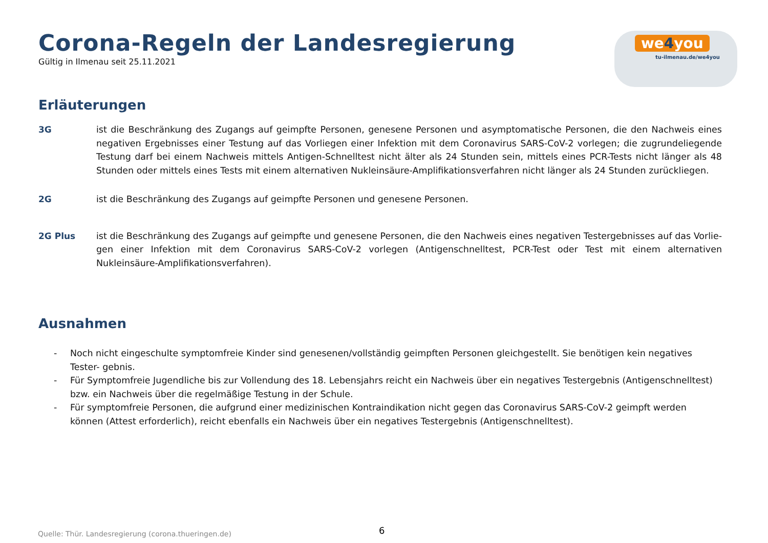we4you
tu-ilmenau.de/we4you
Corona-Regeln der Landesregierung
Gültig in Ilmenau seit 25.11.2021
Erläuterungen
3G ist die Beschränkung des Zugangs auf geimpfte Personen, genesene Personen und asymptomatische Personen, die den Nachweis eines negativen Ergebnisses einer Testung auf das Vorliegen einer Infektion mit dem Coronavirus SARS-CoV-2 vorlegen; die zugrundeliegende Testung darf bei einem Nachweis mittels Antigen-Schnelltest nicht älter als 24 Stunden sein, mittels eines PCR-Tests nicht länger als 48 Stunden oder mittels eines Tests mit einem alternativen Nukleinsäure-Amplifikationsverfahren nicht länger als 24 Stunden zurückliegen.
2G ist die Beschränkung des Zugangs auf geimpfte Personen und genesene Personen.
2G Plus ist die Beschränkung des Zugangs auf geimpfte und genesene Personen, die den Nachweis eines negativen Testergebnisses auf das Vorlie-gen einer Infektion mit dem Coronavirus SARS-CoV-2 vorlegen (Antigenschnelltest, PCR-Test oder Test mit einem alternativen Nukleinsäure-Amplifikationsverfahren).
Ausnahmen
- Noch nicht eingeschulte symptomfreie Kinder sind genesenen/vollständig geimpften Personen gleichgestellt. Sie benötigen kein negatives Tester- gebnis.
- Für Symptomfreie Jugendliche bis zur Vollendung des 18. Lebensjahrs reicht ein Nachweis über ein negatives Testergebnis (Antigenschnelltest) bzw. ein Nachweis über die regelmäßige Testung in der Schule.
- Für symptomfreie Personen, die aufgrund einer medizinischen Kontraindikation nicht gegen das Coronavirus SARS-CoV-2 geimpft werden können (Attest erforderlich), reicht ebenfalls ein Nachweis über ein negatives Testergebnis (Antigenschnelltest).
Quelle: Thür. Landesregierung (corona.thueringen.de)
6